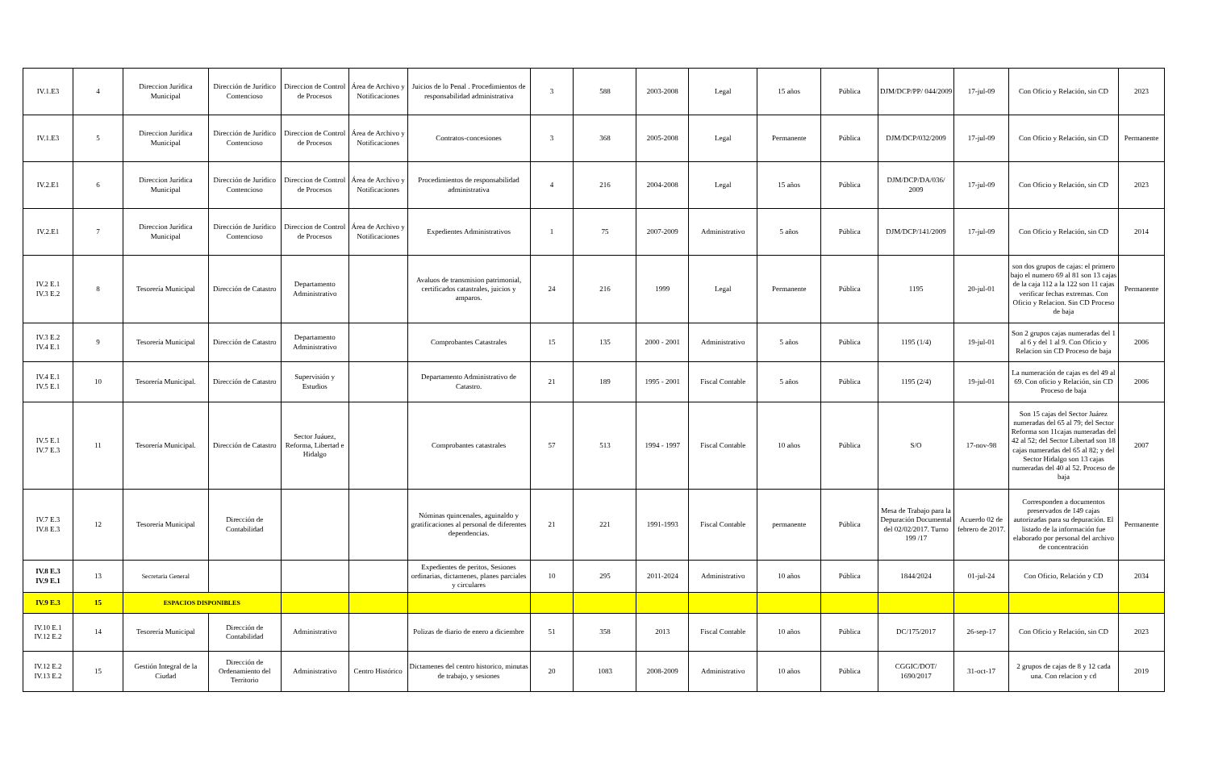| IV.1.E3 | 4 | Direccion Jurídica Municipal | Dirección de Jurídico Contencioso | Direccion de Control de Procesos | Área de Archivo y Notificaciones | Juicios de lo Penal . Procedimientos de responsabilidad administrativa | 3 | 588 | 2003-2008 | Legal | 15 años | Pública | DJM/DCP/PP/ 044/2009 | 17-jul-09 | Con Oficio y Relación, sin CD | 2023 |
| IV.1.E3 | 5 | Direccion Jurídica Municipal | Dirección de Jurídico Contencioso | Direccion de Control de Procesos | Área de Archivo y Notificaciones | Contratos-concesiones | 3 | 368 | 2005-2008 | Legal | Permanente | Pública | DJM/DCP/032/2009 | 17-jul-09 | Con Oficio y Relación, sin CD | Permanente |
| IV.2.E1 | 6 | Direccion Jurídica Municipal | Dirección de Jurídico Contencioso | Direccion de Control de Procesos | Área de Archivo y Notificaciones | Procedimientos de responsabilidad administrativa | 4 | 216 | 2004-2008 | Legal | 15 años | Pública | DJM/DCP/DA/036/ 2009 | 17-jul-09 | Con Oficio y Relación, sin CD | 2023 |
| IV.2.E1 | 7 | Direccion Jurídica Municipal | Dirección de Jurídico Contencioso | Direccion de Control de Procesos | Área de Archivo y Notificaciones | Expedientes Administrativos | 1 | 75 | 2007-2009 | Administrativo | 5 años | Pública | DJM/DCP/141/2009 | 17-jul-09 | Con Oficio y Relación, sin CD | 2014 |
| IV.2 E.1 IV.3 E.2 | 8 | Tesorería Municipal | Dirección de Catastro | Departamento Administrativo | | Avaluos de transmision patrimonial, certificados catastrales, juicios y amparos. | 24 | 216 | 1999 | Legal | Permanente | Pública | 1195 | 20-jul-01 | son dos grupos de cajas: el primero bajo el numero 69 al 81 son 13 cajas de la caja 112 a la 122 son 11 cajas verificar fechas extremas. Con Oficio y Relacion. Sin CD Proceso de baja | Permanente |
| IV.3 E.2 IV.4 E.1 | 9 | Tesorería Municipal | Dirección de Catastro | Departamento Administrativo | | Comprobantes Catastrales | 15 | 135 | 2000 - 2001 | Administrativo | 5 años | Pública | 1195 (1/4) | 19-jul-01 | Son 2 grupos cajas numeradas del 1 al 6 y del 1 al 9. Con Oficio y Relacion sin CD Proceso de baja | 2006 |
| IV.4 E.1 IV.5 E.1 | 10 | Tesorería Municipal. | Dirección de Catastro | Supervisión y Estudios | | Departamento Administrativo de Catastro. | 21 | 189 | 1995 - 2001 | Fiscal Contable | 5 años | Pública | 1195 (2/4) | 19-jul-01 | La numeración de cajas es del 49 al 69. Con oficio y Relación, sin CD Proceso de baja | 2006 |
| IV.5 E.1 IV.7 E.3 | 11 | Tesorería Municipal. | Dirección de Catastro | Sector Juáuez, Reforma, Libertad e Hidalgo | | Comprobantes catastrales | 57 | 513 | 1994 - 1997 | Fiscal Contable | 10 años | Pública | S/O | 17-nov-98 | Son 15 cajas del Sector Juárez numeradas del 65 al 79; del Sector Reforma son 11cajas numeradas del 42 al 52; del Sector Libertad son 18 cajas numeradas del 65 al 82; y del Sector Hidalgo son 13 cajas numeradas del 40 al 52. Proceso de baja | 2007 |
| IV.7 E.3 IV.8 E.3 | 12 | Tesorería Municipal | Dirección de Contabilidad | | | Nóminas quincenales, aguinaldo y gratificaciones al personal de diferentes dependencias. | 21 | 221 | 1991-1993 | Fiscal Contable | permanente | Pública | Mesa de Trabajo para la Depuración Documental del 02/02/2017. Turno 199 /17 | Acuerdo 02 de febrero de 2017. | Corresponden a documentos preservados de 149 cajas autorizadas para su depuración. El listado de la información fue elaborado por personal del archivo de concentración | Permanente |
| IV.8 E.3 IV.9 E.1 | 13 | Secretaria General | | | | Expedientes de peritos, Sesiones ordinarias, dictamenes, planes parciales y circulares | 10 | 295 | 2011-2024 | Administrativo | 10 años | Pública | 1844/2024 | 01-jul-24 | Con Oficio, Relación y CD | 2034 |
| IV.9 E.3 | 15 | ESPACIOS DISPONIBLES | | | | | | | | | | | | | | |
| IV.10 E.1 IV.12 E.2 | 14 | Tesorería Municipal | Dirección de Contabilidad | Administrativo | | Polizas de diario de enero a diciembre | 51 | 358 | 2013 | Fiscal Contable | 10 años | Pública | DC/175/2017 | 26-sep-17 | Con Oficio y Relación, sin CD | 2023 |
| IV.12 E.2 IV.13 E.2 | 15 | Gestión Integral de la Ciudad | Dirección de Ordenamiento del Territorio | Administrativo | Centro Histórico | Dictamenes del centro historico, minutas de trabajo, y sesiones | 20 | 1083 | 2008-2009 | Administrativo | 10 años | Pública | CGGIC/DOT/ 1690/2017 | 31-oct-17 | 2 grupos de cajas de 8 y 12 cada una. Con relacion y cd | 2019 |